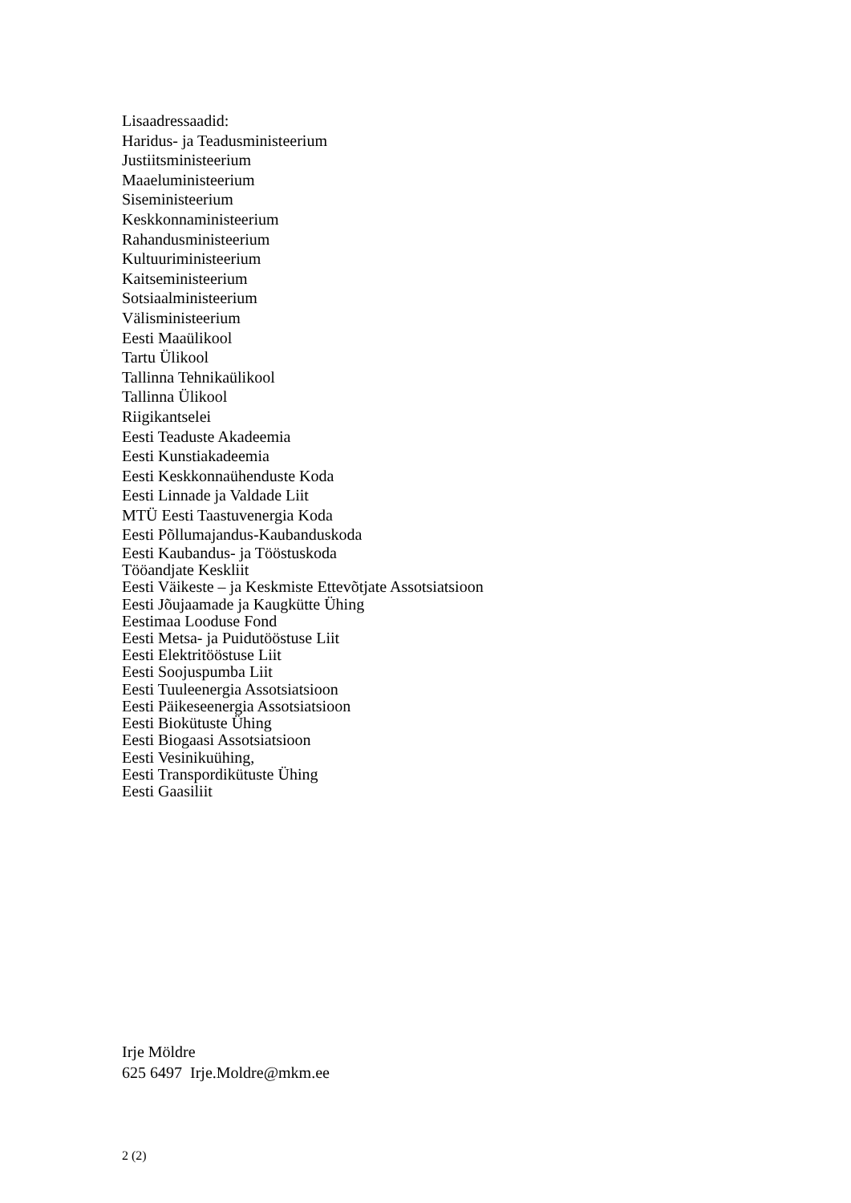Lisaadressaadid:
Haridus- ja Teadusministeerium
Justiitsministeerium
Maaeluministeerium
Siseministeerium
Keskkonnaministeerium
Rahandusministeerium
Kultuuriministeerium
Kaitseministeerium
Sotsiaalministeerium
Välisministeerium
Eesti Maaülikool
Tartu Ülikool
Tallinna Tehnikaülikool
Tallinna Ülikool
Riigikantselei
Eesti Teaduste Akadeemia
Eesti Kunstiakadeemia
Eesti Keskkonnaühenduste Koda
Eesti Linnade ja Valdade Liit
MTÜ Eesti Taastuvenergia Koda
Eesti Põllumajandus-Kaubanduskoda
Eesti Kaubandus- ja Tööstuskoda
Tööandjate Keskliit
Eesti Väikeste – ja Keskmiste Ettevõtjate Assotsiatsioon
Eesti Jõujaamade ja Kaugkütte Ühing
Eestimaa Looduse Fond
Eesti Metsa- ja Puidutööstuse Liit
Eesti Elektritööstuse Liit
Eesti Soojuspumba Liit
Eesti Tuuleenergia Assotsiatsioon
Eesti Päikeseenergia Assotsiatsioon
Eesti Biokütuste Ühing
Eesti Biogaasi Assotsiatsioon
Eesti Vesinikuühing,
Eesti Transpordikütuste Ühing
Eesti Gaasiliit
Irje Möldre
625 6497 Irje.Moldre@mkm.ee
2 (2)